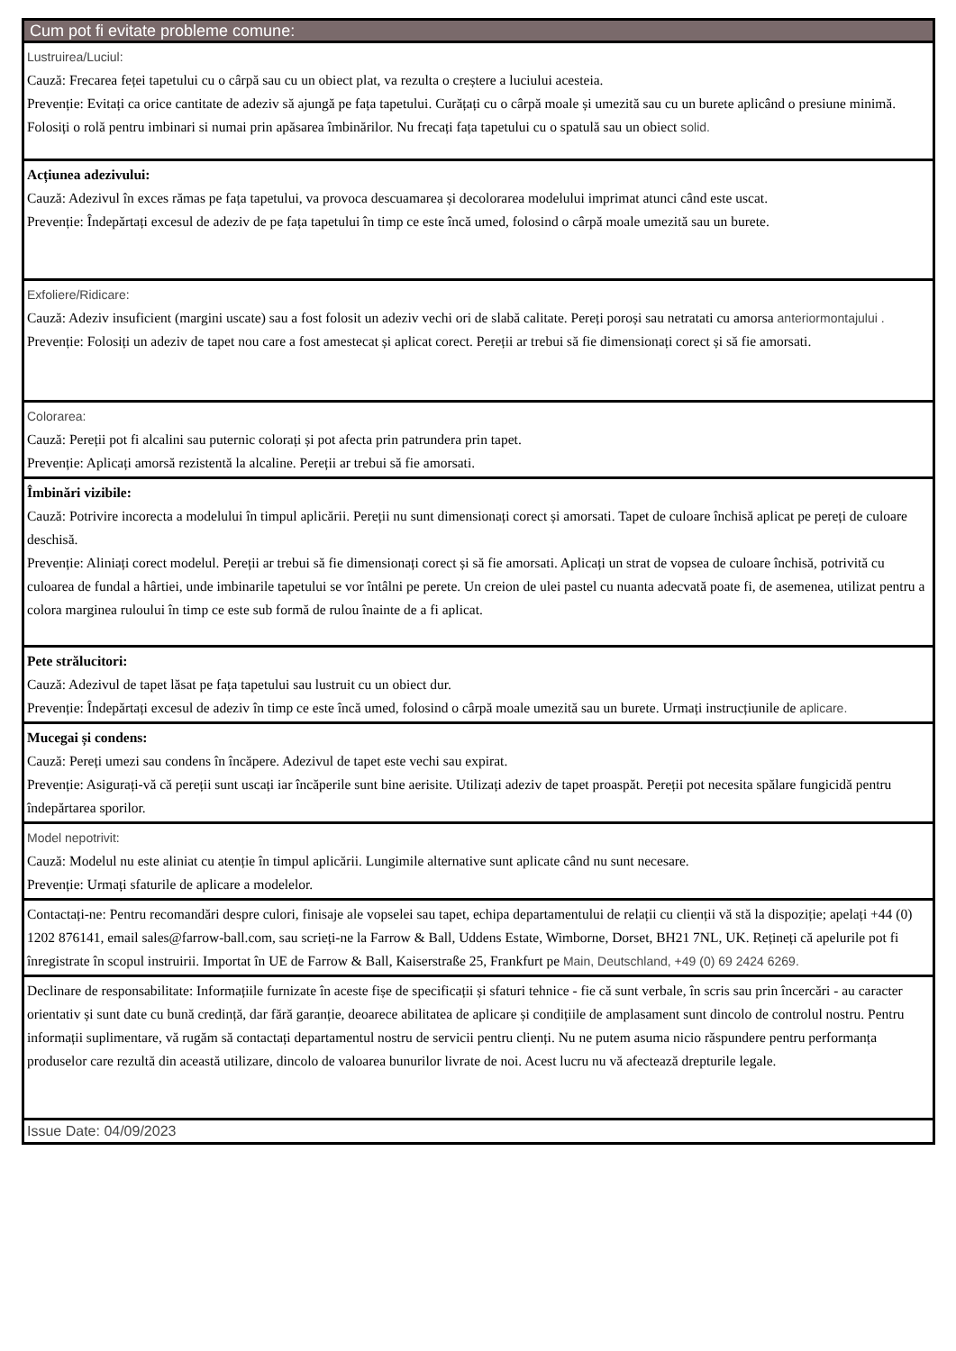| Cum pot fi evitate probleme comune: |
| Lustruirea/Luciul: Cauză: Frecarea feței tapetului cu o cârpă sau cu un obiect plat, va rezulta o creștere a luciului acesteia. Prevenție: Evitați ca orice cantitate de adeziv să ajungă pe fața tapetului. Curățați cu o cârpă moale și umezită sau cu un burete aplicând o presiune minimă. Folosiți o rolă pentru imbinari si numai prin apăsarea îmbinărilor. Nu frecați fața tapetului cu o spatulă sau un obiect solid. |
| Acțiunea adezivului: Cauză: Adezivul în exces rămas pe fața tapetului, va provoca descuamarea și decolorarea modelului imprimat atunci când este uscat. Prevenție: Îndepărtați excesul de adeziv de pe fața tapetului în timp ce este încă umed, folosind o cârpă moale umezită sau un burete. |
| Exfoliere/Ridicare: Cauză: Adeziv insuficient (margini uscate) sau a fost folosit un adeziv vechi ori de slabă calitate. Pereți poroși sau netratati cu amorsa anteriormontajului . Prevenție: Folosiți un adeziv de tapet nou care a fost amestecat și aplicat corect. Pereții ar trebui să fie dimensionați corect și să fie amorsati. |
| Colorarea: Cauză: Pereții pot fi alcalini sau puternic colorați și pot afecta prin patrundera prin tapet. Prevenție: Aplicați amorsă rezistentă la alcaline. Pereții ar trebui să fie amorsati. |
| Îmbinări vizibile: Cauză: Potrivire incorecta a modelului în timpul aplicării. Pereții nu sunt dimensionați corect și amorsati. Tapet de culoare închisă aplicat pe pereți de culoare deschisă. Prevenție: Aliniați corect modelul. Pereții ar trebui să fie dimensionați corect și să fie amorsati. Aplicați un strat de vopsea de culoare închisă, potrivită cu culoarea de fundal a hârtiei, unde imbinarile tapetului se vor întâlni pe perete. Un creion de ulei pastel cu nuanta adecvată poate fi, de asemenea, utilizat pentru a colora marginea ruloului în timp ce este sub formă de rulou înainte de a fi aplicat. |
| Pete strălucitori: Cauză: Adezivul de tapet lăsat pe fața tapetului sau lustruit cu un obiect dur. Prevenție: Îndepărtați excesul de adeziv în timp ce este încă umed, folosind o cârpă moale umezită sau un burete. Urmați instrucțiunile de aplicare. |
| Mucegai și condens: Cauză: Pereți umezi sau condens în încăpere. Adezivul de tapet este vechi sau expirat. Prevenție: Asigurați-vă că pereții sunt uscați iar încăperile sunt bine aerisite. Utilizați adeziv de tapet proaspăt. Pereții pot necesita spălare fungicidă pentru îndepărtarea sporilor. |
| Model nepotrivit: Cauză: Modelul nu este aliniat cu atenție în timpul aplicării. Lungimile alternative sunt aplicate când nu sunt necesare. Prevenție: Urmați sfaturile de aplicare a modelelor. |
| Contactați-ne: Pentru recomandări despre culori, finisaje ale vopselei sau tapet, echipa departamentului de relații cu clienții vă stă la dispoziție; apelați +44 (0) 1202 876141, email sales@farrow-ball.com, sau scrieți-ne la Farrow & Ball, Uddens Estate, Wimborne, Dorset, BH21 7NL, UK. Rețineți că apelurile pot fi înregistrate în scopul instruirii. Importat în UE de Farrow & Ball, Kaiserstraße 25, Frankfurt pe Main, Deutschland, +49 (0) 69 2424 6269. |
| Declinare de responsabilitate: Informațiile furnizate în aceste fișe de specificații și sfaturi tehnice - fie că sunt verbale, în scris sau prin încercări - au caracter orientativ și sunt date cu bună credință, dar fără garanție, deoarece abilitatea de aplicare și condițiile de amplasament sunt dincolo de controlul nostru. Pentru informații suplimentare, vă rugăm să contactați departamentul nostru de servicii pentru clienți. Nu ne putem asuma nicio răspundere pentru performanța produselor care rezultă din această utilizare, dincolo de valoarea bunurilor livrate de noi. Acest lucru nu vă afectează drepturile legale. |
| Issue Date: 04/09/2023 |